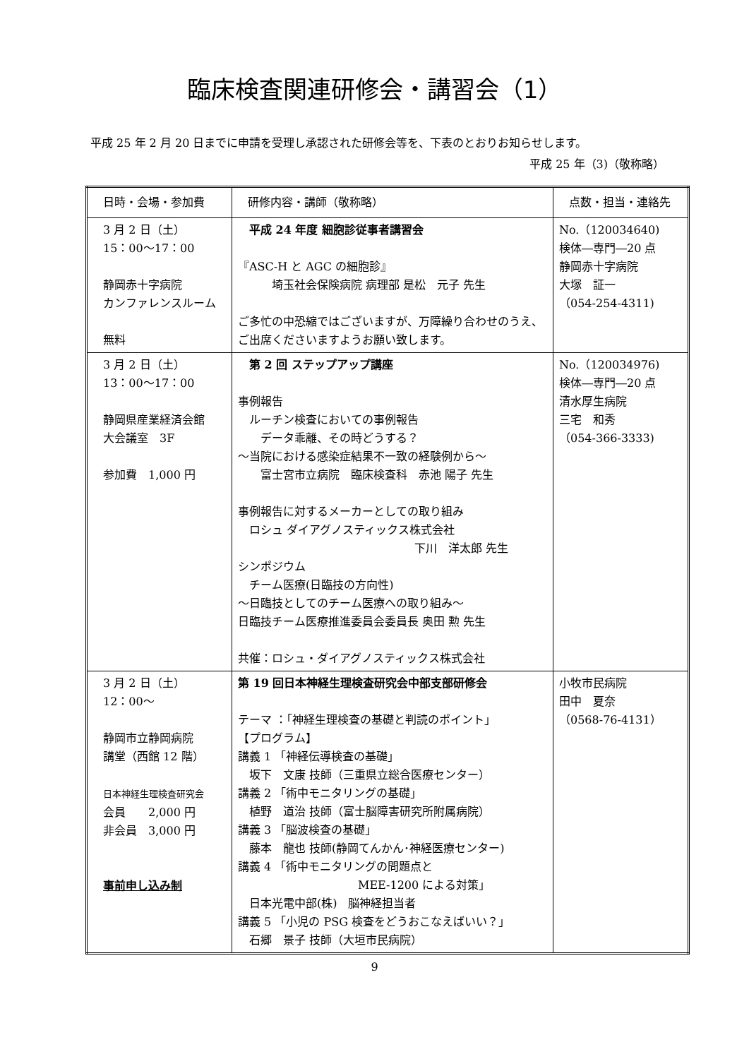臨床検査関連研修会・講習会（1）
平成 25 年 2 月 20 日までに申請を受理し承認された研修会等を、下表のとおりお知らせします。
平成 25 年（3)（敬称略）
| 日時・会場・参加費 | 研修内容・講師（敬称略） | 点数・担当・連絡先 |
| --- | --- | --- |
| 3 月 2 日（土） 15：00〜17：00 静岡赤十字病院 カンファレンスルーム 無料 | 平成 24 年度 細胞診従事者講習会 『ASC-H と AGC の細胞診』 埼玉社会保険病院 病理部 是松 元子 先生 ご多忙の中恐縮ではございますが、万障繰り合わせのうえ、ご出席くださいますようお願い致します。 | No.（120034640) 検体―専門―20 点 静岡赤十字病院 大塚 証一 （054-254-4311) |
| 3 月 2 日（土） 13：00〜17：00 静岡県産業経済会館 大会議室 3F 参加費 1,000 円 | 第 2 回 ステップアップ講座 事例報告 ルーチン検査においての事例報告 データ乖離、その時どうする？ 〜当院における感染症結果不一致の経験例から〜 富士宮市立病院 臨床検査科 赤池 陽子 先生 事例報告に対するメーカーとしての取り組み ロシュ ダイアグノスティックス株式会社 下川 洋太郎 先生 シンポジウム チーム医療(日臨技の方向性) 〜日臨技としてのチーム医療への取り組み〜 日臨技チーム医療推進委員会委員長 奥田 勲 先生 共催：ロシュ・ダイアグノスティックス株式会社 | No.（120034976) 検体―専門―20 点 清水厚生病院 三宅 和秀 （054-366-3333) |
| 3 月 2 日（土） 12：00〜 静岡市立静岡病院 講堂（西館 12 階） 日本神経生理検査研究会 会員 2,000 円 非会員 3,000 円 事前申し込み制 | 第 19 回日本神経生理検査研究会中部支部研修会 テーマ ：「神経生理検査の基礎と判読のポイント」 【プログラム】 講義 1 「神経伝導検査の基礎」 坂下 文康 技師（三重県立総合医療センター） 講義 2 「術中モニタリングの基礎」 植野 道治 技師（富士脳障害研究所附属病院） 講義 3 「脳波検査の基礎」 藤本 龍也 技師(静岡てんかん･神経医療センター) 講義 4 「術中モニタリングの問題点と MEE-1200 による対策」 日本光電中部(株) 脳神経担当者 講義 5 「小児の PSG 検査をどうおこなえばいい？」 石郷 景子 技師（大垣市民病院） | 小牧市民病院 田中 夏奈 （0568-76-4131） |
9